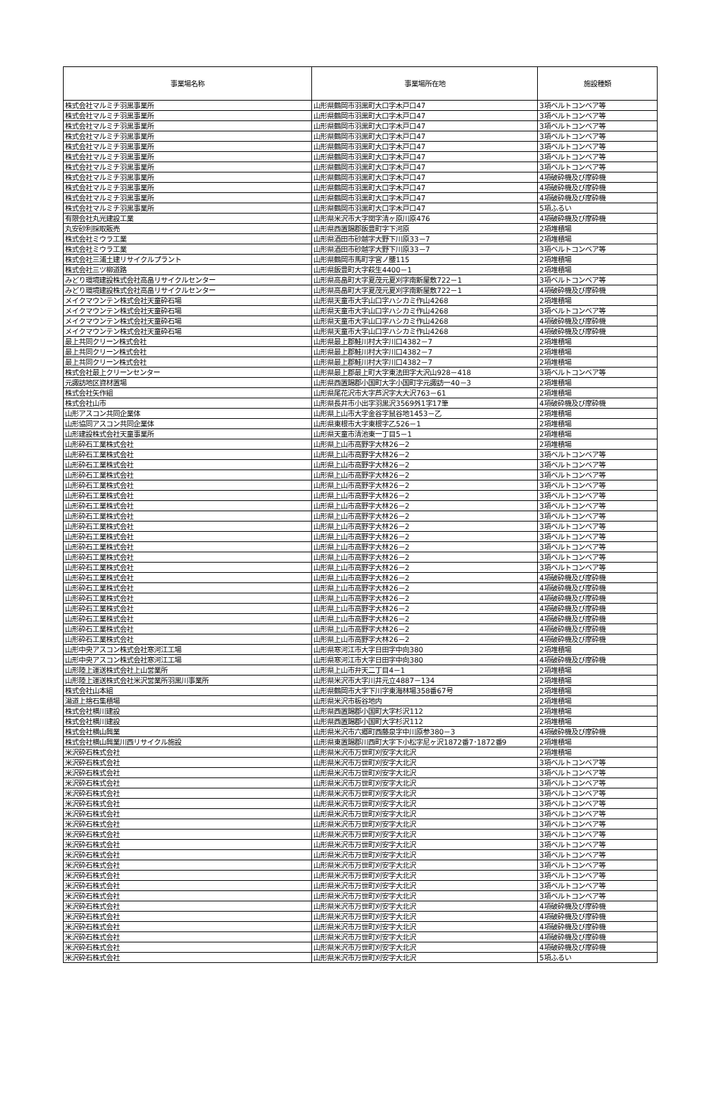| 事業場名称 | 事業場所在地 | 施設種類 |
| --- | --- | --- |
| 株式会社マルミチ羽黒事業所 | 山形県鶴岡市羽黒町大口字木戸口47 | 3項ベルトコンベア等 |
| 株式会社マルミチ羽黒事業所 | 山形県鶴岡市羽黒町大口字木戸口47 | 3項ベルトコンベア等 |
| 株式会社マルミチ羽黒事業所 | 山形県鶴岡市羽黒町大口字木戸口47 | 3項ベルトコンベア等 |
| 株式会社マルミチ羽黒事業所 | 山形県鶴岡市羽黒町大口字木戸口47 | 3項ベルトコンベア等 |
| 株式会社マルミチ羽黒事業所 | 山形県鶴岡市羽黒町大口字木戸口47 | 3項ベルトコンベア等 |
| 株式会社マルミチ羽黒事業所 | 山形県鶴岡市羽黒町大口字木戸口47 | 3項ベルトコンベア等 |
| 株式会社マルミチ羽黒事業所 | 山形県鶴岡市羽黒町大口字木戸口47 | 3項ベルトコンベア等 |
| 株式会社マルミチ羽黒事業所 | 山形県鶴岡市羽黒町大口字木戸口47 | 4項破砕機及び摩砕機 |
| 株式会社マルミチ羽黒事業所 | 山形県鶴岡市羽黒町大口字木戸口47 | 4項破砕機及び摩砕機 |
| 株式会社マルミチ羽黒事業所 | 山形県鶴岡市羽黒町大口字木戸口47 | 4項破砕機及び摩砕機 |
| 株式会社マルミチ羽黒事業所 | 山形県鶴岡市羽黒町大口字木戸口47 | 5項ふるい |
| 有限会社丸光建設工業 | 山形県米沢市大字関字清ヶ原川原476 | 4項破砕機及び摩砕機 |
| 丸安砂利採取販売 | 山形県西置賜郡飯豊町字下河原 | 2項堆積場 |
| 株式会社ミウラ工業 | 山形県酒田市砂越字大野下川原33－7 | 2項堆積場 |
| 株式会社ミウラ工業 | 山形県酒田市砂越字大野下川原33－7 | 3項ベルトコンベア等 |
| 株式会社三浦土建リサイクルプラント | 山形県鶴岡市馬町字宮ノ腰115 | 2項堆積場 |
| 株式会社三ツ柳道路 | 山形県飯豊町大字萩生4400－1 | 2項堆積場 |
| みどり環境建設株式会社高畠リサイクルセンター | 山形県高畠町大字夏茂元夏刈字南新屋敷722－1 | 3項ベルトコンベア等 |
| みどり環境建設株式会社高畠リサイクルセンター | 山形県高畠町大字夏茂元夏刈字南新屋敷722－1 | 4項破砕機及び摩砕機 |
| メイクマウンテン株式会社天童砕石場 | 山形県天童市大字山口字ハシカミ作山4268 | 2項堆積場 |
| メイクマウンテン株式会社天童砕石場 | 山形県天童市大字山口字ハシカミ作山4268 | 3項ベルトコンベア等 |
| メイクマウンテン株式会社天童砕石場 | 山形県天童市大字山口字ハシカミ作山4268 | 4項破砕機及び摩砕機 |
| メイクマウンテン株式会社天童砕石場 | 山形県天童市大字山口字ハシカミ作山4268 | 4項破砕機及び摩砕機 |
| 最上共同クリーン株式会社 | 山形県最上郡鮭川村大字川口4382－7 | 2項堆積場 |
| 最上共同クリーン株式会社 | 山形県最上郡鮭川村大字川口4382－7 | 2項堆積場 |
| 最上共同クリーン株式会社 | 山形県最上郡鮭川村大字川口4382－7 | 2項堆積場 |
| 株式会社最上クリーンセンター | 山形県最上郡最上町大字東法田字大沢山928－418 | 3項ベルトコンベア等 |
| 元諏訪地区資材置場 | 山形県西置賜郡小国町大字小国町字元諏訪一40－3 | 2項堆積場 |
| 株式会社矢作組 | 山形県尾花沢市大字芦沢字大大沢763－61 | 2項堆積場 |
| 株式会社山市 | 山形県長井市小出字羽黒沢3569外1字17筆 | 4項破砕機及び摩砕機 |
| 山形アスコン共同企業体 | 山形県上山市大字金谷字鼠谷地1453－乙 | 2項堆積場 |
| 山形協同アスコン共同企業体 | 山形県東根市大字東根字乙526－1 | 2項堆積場 |
| 山形建設株式会社天童事業所 | 山形県天童市清池東一丁目5－1 | 2項堆積場 |
| 山形砕石工業株式会社 | 山形県上山市高野字大林26－2 | 2項堆積場 |
| 山形砕石工業株式会社 | 山形県上山市高野字大林26－2 | 3項ベルトコンベア等 |
| 山形砕石工業株式会社 | 山形県上山市高野字大林26－2 | 3項ベルトコンベア等 |
| 山形砕石工業株式会社 | 山形県上山市高野字大林26－2 | 3項ベルトコンベア等 |
| 山形砕石工業株式会社 | 山形県上山市高野字大林26－2 | 3項ベルトコンベア等 |
| 山形砕石工業株式会社 | 山形県上山市高野字大林26－2 | 3項ベルトコンベア等 |
| 山形砕石工業株式会社 | 山形県上山市高野字大林26－2 | 3項ベルトコンベア等 |
| 山形砕石工業株式会社 | 山形県上山市高野字大林26－2 | 3項ベルトコンベア等 |
| 山形砕石工業株式会社 | 山形県上山市高野字大林26－2 | 3項ベルトコンベア等 |
| 山形砕石工業株式会社 | 山形県上山市高野字大林26－2 | 3項ベルトコンベア等 |
| 山形砕石工業株式会社 | 山形県上山市高野字大林26－2 | 3項ベルトコンベア等 |
| 山形砕石工業株式会社 | 山形県上山市高野字大林26－2 | 3項ベルトコンベア等 |
| 山形砕石工業株式会社 | 山形県上山市高野字大林26－2 | 3項ベルトコンベア等 |
| 山形砕石工業株式会社 | 山形県上山市高野字大林26－2 | 4項破砕機及び摩砕機 |
| 山形砕石工業株式会社 | 山形県上山市高野字大林26－2 | 4項破砕機及び摩砕機 |
| 山形砕石工業株式会社 | 山形県上山市高野字大林26－2 | 4項破砕機及び摩砕機 |
| 山形砕石工業株式会社 | 山形県上山市高野字大林26－2 | 4項破砕機及び摩砕機 |
| 山形砕石工業株式会社 | 山形県上山市高野字大林26－2 | 4項破砕機及び摩砕機 |
| 山形砕石工業株式会社 | 山形県上山市高野字大林26－2 | 4項破砕機及び摩砕機 |
| 山形砕石工業株式会社 | 山形県上山市高野字大林26－2 | 4項破砕機及び摩砕機 |
| 山形中央アスコン株式会社寒河江工場 | 山形県寒河江市大字日田字中向380 | 2項堆積場 |
| 山形中央アスコン株式会社寒河江工場 | 山形県寒河江市大字日田字中向380 | 4項破砕機及び摩砕機 |
| 山形陸上運送株式会社上山営業所 | 山形県上山市弁天二丁目4－1 | 2項堆積場 |
| 山形陸上運送株式会社米沢営業所羽黒川事業所 | 山形県米沢市大字川井元立4887－134 | 2項堆積場 |
| 株式会社山本組 | 山形県鶴岡市大字下川字東海林場358番67号 | 2項堆積場 |
| 湯道上捨石集積場 | 山形県米沢市板谷地内 | 2項堆積場 |
| 株式会社横川建設 | 山形県西置賜郡小国町大字杉沢112 | 2項堆積場 |
| 株式会社横川建設 | 山形県西置賜郡小国町大字杉沢112 | 2項堆積場 |
| 株式会社横山興業 | 山形県米沢市六郷町西藤泉字中川原参380－3 | 4項破砕機及び摩砕機 |
| 株式会社横山興業川西リサイクル施設 | 山形県東置賜郡川西町大字下小松字尼ヶ沢1872番7･1872番9 | 2項堆積場 |
| 米沢砕石株式会社 | 山形県米沢市万世町刈安字大北沢 | 2項堆積場 |
| 米沢砕石株式会社 | 山形県米沢市万世町刈安字大北沢 | 3項ベルトコンベア等 |
| 米沢砕石株式会社 | 山形県米沢市万世町刈安字大北沢 | 3項ベルトコンベア等 |
| 米沢砕石株式会社 | 山形県米沢市万世町刈安字大北沢 | 3項ベルトコンベア等 |
| 米沢砕石株式会社 | 山形県米沢市万世町刈安字大北沢 | 3項ベルトコンベア等 |
| 米沢砕石株式会社 | 山形県米沢市万世町刈安字大北沢 | 3項ベルトコンベア等 |
| 米沢砕石株式会社 | 山形県米沢市万世町刈安字大北沢 | 3項ベルトコンベア等 |
| 米沢砕石株式会社 | 山形県米沢市万世町刈安字大北沢 | 3項ベルトコンベア等 |
| 米沢砕石株式会社 | 山形県米沢市万世町刈安字大北沢 | 3項ベルトコンベア等 |
| 米沢砕石株式会社 | 山形県米沢市万世町刈安字大北沢 | 3項ベルトコンベア等 |
| 米沢砕石株式会社 | 山形県米沢市万世町刈安字大北沢 | 3項ベルトコンベア等 |
| 米沢砕石株式会社 | 山形県米沢市万世町刈安字大北沢 | 3項ベルトコンベア等 |
| 米沢砕石株式会社 | 山形県米沢市万世町刈安字大北沢 | 3項ベルトコンベア等 |
| 米沢砕石株式会社 | 山形県米沢市万世町刈安字大北沢 | 3項ベルトコンベア等 |
| 米沢砕石株式会社 | 山形県米沢市万世町刈安字大北沢 | 3項ベルトコンベア等 |
| 米沢砕石株式会社 | 山形県米沢市万世町刈安字大北沢 | 4項破砕機及び摩砕機 |
| 米沢砕石株式会社 | 山形県米沢市万世町刈安字大北沢 | 4項破砕機及び摩砕機 |
| 米沢砕石株式会社 | 山形県米沢市万世町刈安字大北沢 | 4項破砕機及び摩砕機 |
| 米沢砕石株式会社 | 山形県米沢市万世町刈安字大北沢 | 4項破砕機及び摩砕機 |
| 米沢砕石株式会社 | 山形県米沢市万世町刈安字大北沢 | 4項破砕機及び摩砕機 |
| 米沢砕石株式会社 | 山形県米沢市万世町刈安字大北沢 | 5項ふるい |